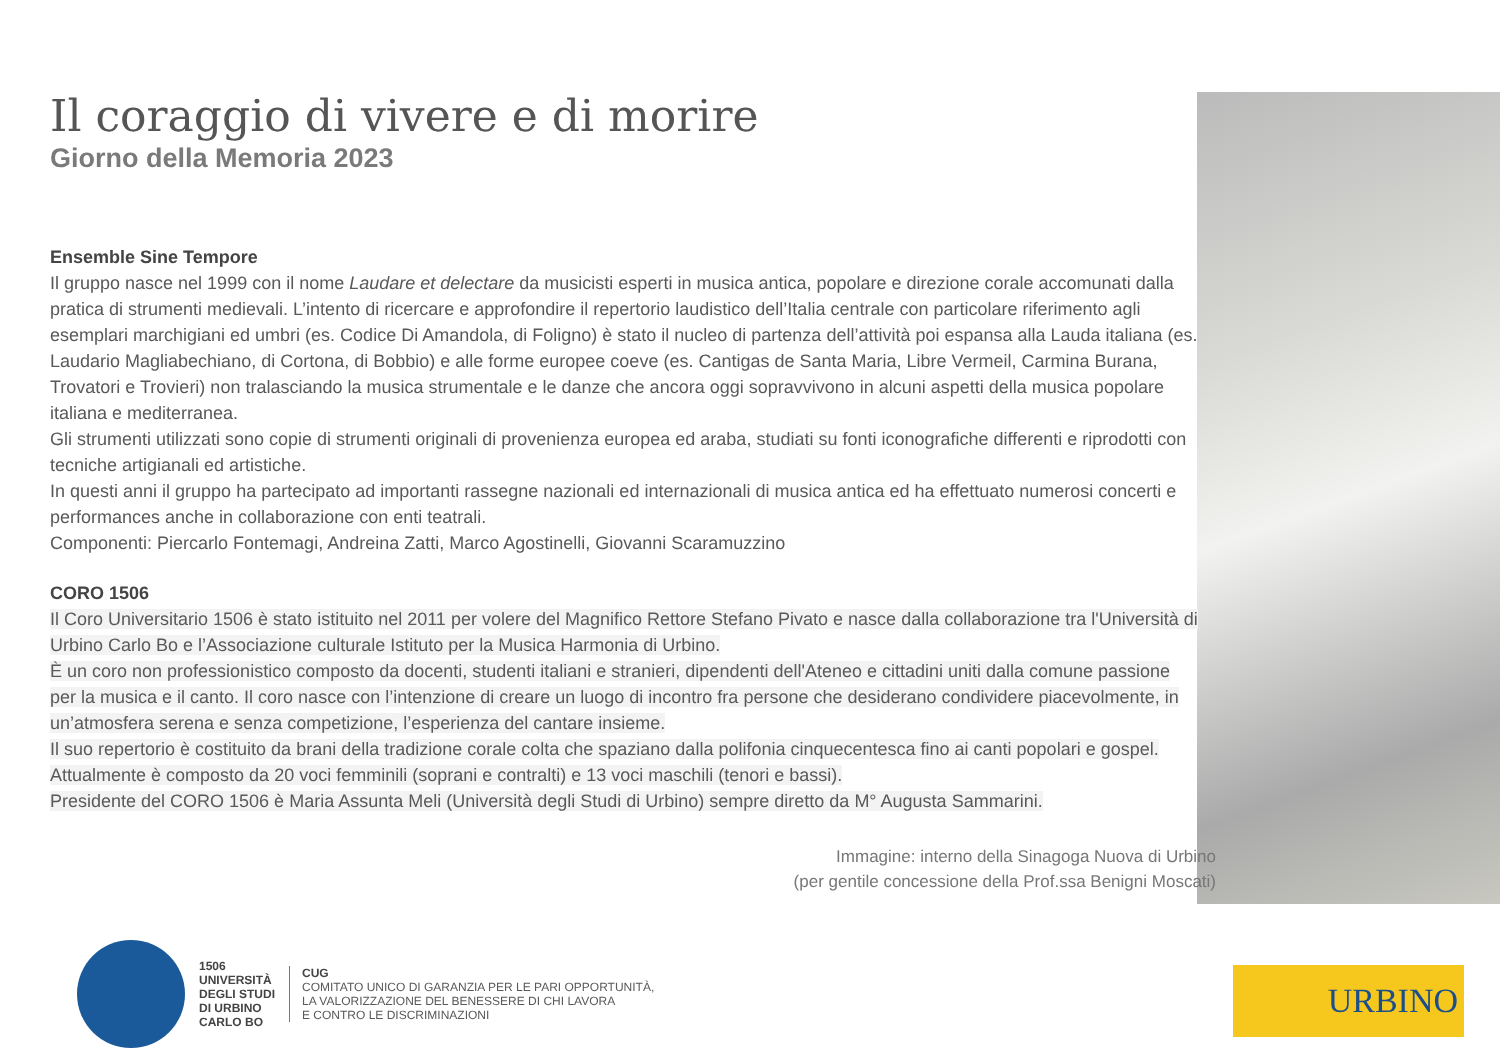Il coraggio di vivere e di morire
Giorno della Memoria 2023
Ensemble Sine Tempore
Il gruppo nasce nel 1999 con il nome Laudare et delectare da musicisti esperti in musica antica, popolare e direzione corale accomunati dalla pratica di strumenti medievali. L’intento di ricercare e approfondire il repertorio laudistico dell’Italia centrale con particolare riferimento agli esemplari marchigiani ed umbri (es. Codice Di Amandola, di Foligno) è stato il nucleo di partenza dell’attività poi espansa alla Lauda italiana (es. Laudario Magliabechiano, di Cortona, di Bobbio) e alle forme europee coeve (es. Cantigas de Santa Maria, Libre Vermeil, Carmina Burana, Trovatori e Trovieri) non tralasciando la musica strumentale e le danze che ancora oggi sopravvivono in alcuni aspetti della musica popolare italiana e mediterranea.
Gli strumenti utilizzati sono copie di strumenti originali di provenienza europea ed araba, studiati su fonti iconografiche differenti e riprodotti con tecniche artigianali ed artistiche.
In questi anni il gruppo ha partecipato ad importanti rassegne nazionali ed internazionali di musica antica ed ha effettuato numerosi concerti e performances anche in collaborazione con enti teatrali.
Componenti: Piercarlo Fontemagi, Andreina Zatti, Marco Agostinelli, Giovanni Scaramuzzino
CORO 1506
Il Coro Universitario 1506 è stato istituito nel 2011 per volere del Magnifico Rettore Stefano Pivato e nasce dalla collaborazione tra l'Università di Urbino Carlo Bo e l’Associazione culturale Istituto per la Musica Harmonia di Urbino.
È un coro non professionistico composto da docenti, studenti italiani e stranieri, dipendenti dell'Ateneo e cittadini uniti dalla comune passione per la musica e il canto. Il coro nasce con l’intenzione di creare un luogo di incontro fra persone che desiderano condividere piacevolmente, in un’atmosfera serena e senza competizione, l’esperienza del cantare insieme.
Il suo repertorio è costituito da brani della tradizione corale colta che spaziano dalla polifonia cinquecentesca fino ai canti popolari e gospel. Attualmente è composto da 20 voci femminili (soprani e contralti) e 13 voci maschili (tenori e bassi).
Presidente del CORO 1506 è Maria Assunta Meli (Università degli Studi di Urbino) sempre diretto da M° Augusta Sammarini.
Immagine: interno della Sinagoga Nuova di Urbino
(per gentile concessione della Prof.ssa Benigni Moscati)
1506
UNIVERSITÀ
DEGLI STUDI
DI URBINO
CARLO BO
CUG
COMITATO UNICO DI GARANZIA PER LE PARI OPPORTUNITÀ,
LA VALORIZZAZIONE DEL BENESSERE DI CHI LAVORA
E CONTRO LE DISCRIMINAZIONI
URBINO